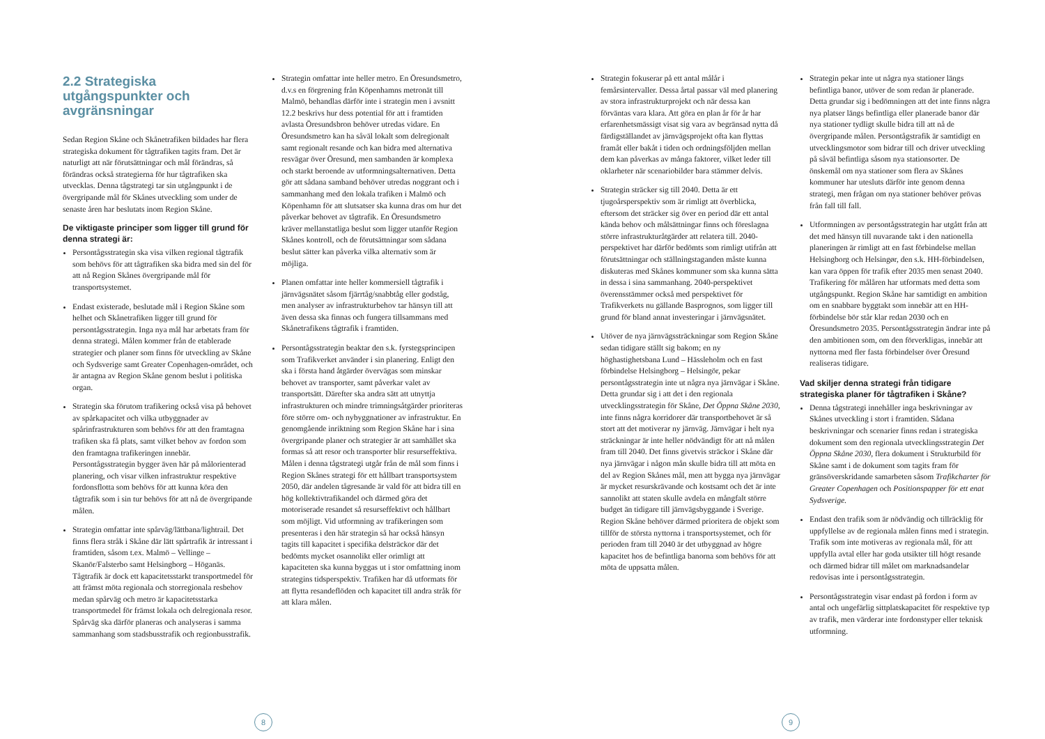2.2 Strategiska utgångspunkter och avgränsningar
Sedan Region Skåne och Skånetrafiken bildades har flera strategiska dokument för tågtrafiken tagits fram. Det är naturligt att när förutsättningar och mål förändras, så förändras också strategierna för hur tågtrafiken ska utvecklas. Denna tågstrategi tar sin utgångpunkt i de övergripande mål för Skånes utveckling som under de senaste åren har beslutats inom Region Skåne.
De viktigaste principer som ligger till grund för denna strategi är:
Persontågsstrategin ska visa vilken regional tågtrafik som behövs för att tågtrafiken ska bidra med sin del för att nå Region Skånes övergripande mål för transportsystemet.
Endast existerade, beslutade mål i Region Skåne som helhet och Skånetrafiken ligger till grund för persontågsstrategin. Inga nya mål har arbetats fram för denna strategi. Målen kommer från de etablerade strategier och planer som finns för utveckling av Skåne och Sydsverige samt Greater Copenhagen-området, och är antagna av Region Skåne genom beslut i politiska organ.
Strategin ska förutom trafikering också visa på behovet av spårkapacitet och vilka utbyggnader av spårinfrastrukturen som behövs för att den framtagna trafiken ska få plats, samt vilket behov av fordon som den framtagna trafikeringen innebär. Persontågsstrategin bygger även här på målorienterad planering, och visar vilken infrastruktur respektive fordonsflotta som behövs för att kunna köra den tågtrafik som i sin tur behövs för att nå de övergripande målen.
Strategin omfattar inte spårväg/lättbana/lightrail. Det finns flera stråk i Skåne där lätt spårtrafik är intressant i framtiden, såsom t.ex. Malmö – Vellinge – Skanör/Falsterbo samt Helsingborg – Höganäs. Tågtrafik är dock ett kapacitetsstarkt transportmedel för att främst möta regionala och storregionala resbehov medan spårväg och metro är kapacitetsstarka transportmedel för främst lokala och delregionala resor. Spårväg ska därför planeras och analyseras i samma sammanhang som stadsbusstrafik och regionbusstrafik.
Strategin omfattar inte heller metro. En Öresundsmetro, d.v.s en förgrening från Köpenhamns metronät till Malmö, behandlas därför inte i strategin men i avsnitt 12.2 beskrivs hur dess potential för att i framtiden avlasta Öresundsbron behöver utredas vidare. En Öresundsmetro kan ha såväl lokalt som delregionalt samt regionalt resande och kan bidra med alternativa resvägar över Öresund, men sambanden är komplexa och starkt beroende av utformningsalternativen. Detta gör att sådana samband behöver utredas noggrant och i sammanhang med den lokala trafiken i Malmö och Köpenhamn för att slutsatser ska kunna dras om hur det påverkar behovet av tågtrafik. En Öresundsmetro kräver mellanstatliga beslut som ligger utanför Region Skånes kontroll, och de förutsättningar som sådana beslut sätter kan påverka vilka alternativ som är möjliga.
Planen omfattar inte heller kommersiell tågtrafik i järnvägsnätet såsom fjärrtåg/snabbtåg eller godståg, men analyser av infrastrukturbehov tar hänsyn till att även dessa ska finnas och fungera tillsammans med Skånetrafikens tågtrafik i framtiden.
Persontågsstrategin beaktar den s.k. fyrstegsprincipen som Trafikverket använder i sin planering. Enligt den ska i första hand åtgärder övervägas som minskar behovet av transporter, samt påverkar valet av transportsätt. Därefter ska andra sätt att utnyttja infrastrukturen och mindre trimningsåtgärder prioriteras före större om- och nybyggnationer av infrastruktur. En genomgående inriktning som Region Skåne har i sina övergripande planer och strategier är att samhället ska formas så att resor och transporter blir resurseffektiva. Målen i denna tågstrategi utgår från de mål som finns i Region Skånes strategi för ett hållbart transportsystem 2050, där andelen tågresande är vald för att bidra till en hög kollektivtrafikandel och därmed göra det motoriserade resandet så resurseffektivt och hållbart som möjligt. Vid utformning av trafikeringen som presenteras i den här strategin så har också hänsyn tagits till kapacitet i specifika delsträckor där det bedömts mycket osannolikt eller orimligt att kapaciteten ska kunna byggas ut i stor omfattning inom strategins tidsperspektiv. Trafiken har då utformats för att flytta resandeflöden och kapacitet till andra stråk för att klara målen.
8
Strategin fokuserar på ett antal målår i femårsintervaller. Dessa årtal passar väl med planering av stora infrastrukturprojekt och när dessa kan förväntas vara klara. Att göra en plan år för år har erfarenhetsmässigt visat sig vara av begränsad nytta då färdigställandet av järnvägsprojekt ofta kan flyttas framåt eller bakåt i tiden och ordningsföljden mellan dem kan påverkas av många faktorer, vilket leder till oklarheter när scenariobilder bara stämmer delvis.
Strategin sträcker sig till 2040. Detta är ett tjugoårsperspektiv som är rimligt att överblicka, eftersom det sträcker sig över en period där ett antal kända behov och målsättningar finns och föreslagna större infrastrukturåtgärder att relatera till. 2040-perspektivet har därför bedömts som rimligt utifrån att förutsättningar och ställningstaganden måste kunna diskuteras med Skånes kommuner som ska kunna sätta in dessa i sina sammanhang. 2040-perspektivet överensstämmer också med perspektivet för Trafikverkets nu gällande Basprognos, som ligger till grund för bland annat investeringar i järnvägsnätet.
Utöver de nya järnvägssträckningar som Region Skåne sedan tidigare ställt sig bakom; en ny höghastighetsbana Lund – Hässleholm och en fast förbindelse Helsingborg – Helsingör, pekar persontågsstrategin inte ut några nya järnvägar i Skåne. Detta grundar sig i att det i den regionala utvecklingsstrategin för Skåne, Det Öppna Skåne 2030, inte finns några korridorer där transportbehovet är så stort att det motiverar ny järnväg. Järnvägar i helt nya sträckningar är inte heller nödvändigt för att nå målen fram till 2040. Det finns givetvis sträckor i Skåne där nya järnvägar i någon mån skulle bidra till att möta en del av Region Skånes mål, men att bygga nya järnvägar är mycket resurskrävande och kostsamt och det är inte sannolikt att staten skulle avdela en mångfalt större budget än tidigare till järnvägsbyggande i Sverige. Region Skåne behöver därmed prioritera de objekt som tillför de största nyttorna i transportsystemet, och för perioden fram till 2040 är det utbyggnad av högre kapacitet hos de befintliga banorna som behövs för att möta de uppsatta målen.
Strategin pekar inte ut några nya stationer längs befintliga banor, utöver de som redan är planerade. Detta grundar sig i bedömningen att det inte finns några nya platser längs befintliga eller planerade banor där nya stationer tydligt skulle bidra till att nå de övergripande målen. Persontågstrafik är samtidigt en utvecklingsmotor som bidrar till och driver utveckling på såväl befintliga såsom nya stationsorter. De önskemål om nya stationer som flera av Skånes kommuner har utesluts därför inte genom denna strategi, men frågan om nya stationer behöver prövas från fall till fall.
Utformningen av persontågsstrategin har utgått från att det med hänsyn till nuvarande takt i den nationella planeringen är rimligt att en fast förbindelse mellan Helsingborg och Helsingør, den s.k. HH-förbindelsen, kan vara öppen för trafik efter 2035 men senast 2040. Trafikering för målåren har utformats med detta som utgångspunkt. Region Skåne har samtidigt en ambition om en snabbare byggtakt som innebär att en HH-förbindelse bör står klar redan 2030 och en Öresundsmetro 2035. Persontågsstrategin ändrar inte på den ambitionen som, om den förverkligas, innebär att nyttorna med fler fasta förbindelser över Öresund realiseras tidigare.
Vad skiljer denna strategi från tidigare strategiska planer för tågtrafiken i Skåne?
Denna tågstrategi innehåller inga beskrivningar av Skånes utveckling i stort i framtiden. Sådana beskrivningar och scenarier finns redan i strategiska dokument som den regionala utvecklingsstrategin Det Öppna Skåne 2030, flera dokument i Strukturbild för Skåne samt i de dokument som tagits fram för gränsöverskridande samarbeten såsom Trafikcharter för Greater Copenhagen och Positionspapper för ett enat Sydsverige.
Endast den trafik som är nödvändig och tillräcklig för uppfyllelse av de regionala målen finns med i strategin. Trafik som inte motiveras av regionala mål, för att uppfylla avtal eller har goda utsikter till högt resande och därmed bidrar till målet om marknadsandelar redovisas inte i persontågsstrategin.
Persontågsstrategin visar endast på fordon i form av antal och ungefärlig sittplatskapacitet för respektive typ av trafik, men värderar inte fordonstyper eller teknisk utformning.
9